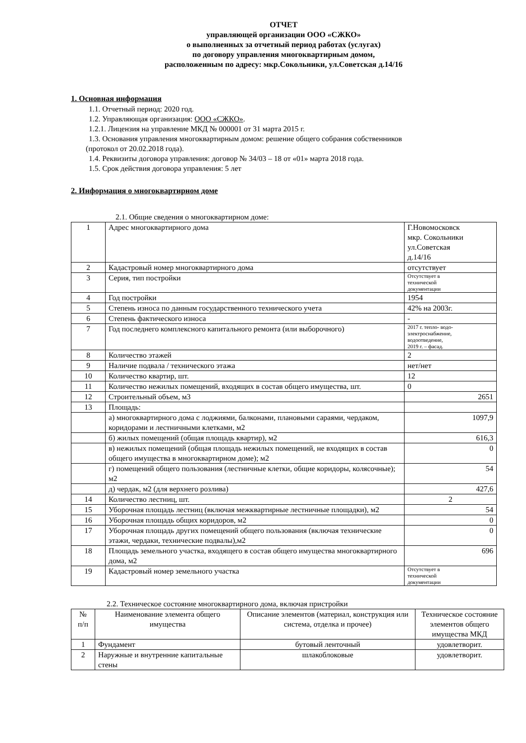ОТЧЕТ
управляющей организации ООО «СЖКО»
о выполненных за отчетный период работах (услугах)
по договору управления многоквартирным домом,
расположенным по адресу: мкр.Сокольники, ул.Советская д.14/16
1. Основная информация
1.1. Отчетный период: 2020 год.
1.2. Управляющая организация: ООО «СЖКО».
1.2.1. Лицензия на управление МКД № 000001 от 31 марта 2015 г.
1.3. Основания управления многоквартирным домом: решение общего собрания собственников
(протокол от 20.02.2018 года).
1.4. Реквизиты договора управления: договор № 34/03 – 18 от «01» марта 2018 года.
1.5. Срок действия договора управления: 5 лет
2. Информация о многоквартирном доме
2.1. Общие сведения о многоквартирном доме:
| 1 | Адрес многоквартирного дома | Г.Новомосковск мкр. Сокольники ул.Советская д.14/16 |
| 2 | Кадастровый номер многоквартирного дома | отсутствует |
| 3 | Серия, тип постройки | Отсутствует в технической документации |
| 4 | Год постройки | 1954 |
| 5 | Степень износа по данным государственного технического учета | 42% на 2003г. |
| 6 | Степень фактического износа | - |
| 7 | Год последнего комплексного капитального ремонта (или выборочного) | 2017 г. тепло- водо- электроснабжение, водоотведение, 2019 г. – фасад. |
| 8 | Количество этажей | 2 |
| 9 | Наличие подвала / технического этажа | нет/нет |
| 10 | Количество квартир, шт. | 12 |
| 11 | Количество нежилых помещений, входящих в состав общего имущества, шт. | 0 |
| 12 | Строительный объем, м3 | 2651 |
| 13 | Площадь: | |
| | а) многоквартирного дома с лоджиями, балконами, плановыми сараями, чердаком, коридорами и лестничными клетками, м2 | 1097,9 |
| | б) жилых помещений (общая площадь квартир), м2 | 616,3 |
| | в) нежилых помещений (общая площадь нежилых помещений, не входящих в состав общего имущества в многоквартирном доме); м2 | 0 |
| | г) помещений общего пользования (лестничные клетки, общие коридоры, колясочные); м2 | 54 |
| | д) чердак, м2 (для верхнего розлива) | 427,6 |
| 14 | Количество лестниц, шт. | 2 |
| 15 | Уборочная площадь лестниц (включая межквартирные лестничные площадки), м2 | 54 |
| 16 | Уборочная площадь общих коридоров, м2 | 0 |
| 17 | Уборочная площадь других помещений общего пользования (включая технические этажи, чердаки, технические подвалы),м2 | 0 |
| 18 | Площадь земельного участка, входящего в состав общего имущества многоквартирного дома, м2 | 696 |
| 19 | Кадастровый номер земельного участка | Отсутствует в технической документации |
2.2. Техническое состояние многоквартирного дома, включая пристройки
| № п/п | Наименование элемента общего имущества | Описание элементов (материал, конструкция или система, отделка и прочее) | Техническое состояние элементов общего имущества МКД |
| --- | --- | --- | --- |
| 1 | Фундамент | бутовый ленточный | удовлетворит. |
| 2 | Наружные и внутренние капитальные стены | шлакоблоковые | удовлетворит. |